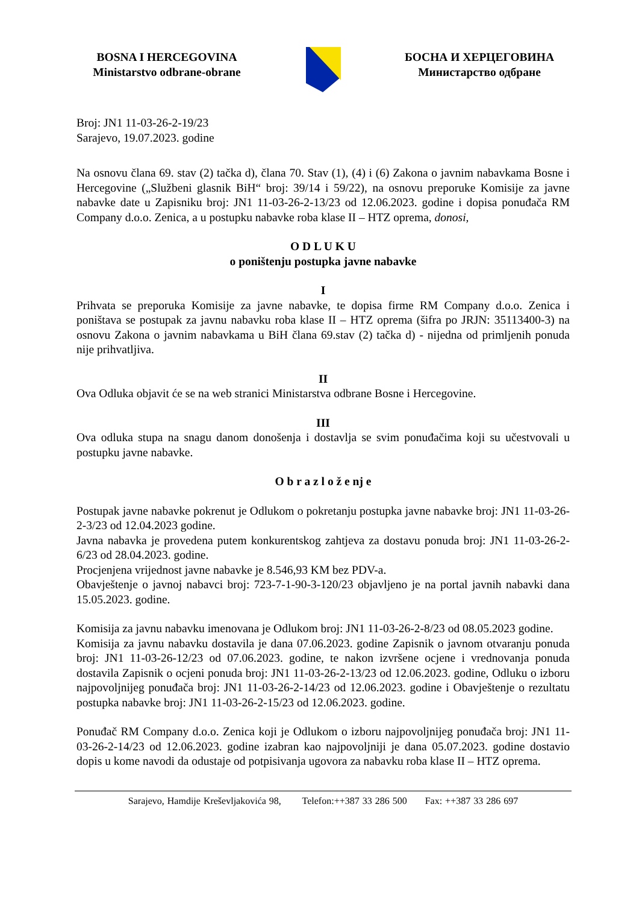BOSNA I HERCEGOVINA
Ministarstvo odbrane-obrane
БОСНА И ХЕРЦЕГОВИНА
Министарство одбране
Broj: JN1 11-03-26-2-19/23
Sarajevo, 19.07.2023. godine
Na osnovu člana 69. stav (2) tačka d), člana 70. Stav (1), (4) i (6) Zakona o javnim nabavkama Bosne i Hercegovine („Službeni glasnik BiH“ broj: 39/14 i 59/22), na osnovu preporuke Komisije za javne nabavke date u Zapisniku broj: JN1 11-03-26-2-13/23 od 12.06.2023. godine i dopisa ponuđača RM Company d.o.o. Zenica, a u postupku nabavke roba klase II – HTZ oprema, donosi,
O D L U K U
o poništenju postupka javne nabavke
I
Prihvata se preporuka Komisije za javne nabavke, te dopisa firme RM Company d.o.o. Zenica i poništava se postupak za javnu nabavku roba klase II – HTZ oprema (šifra po JRJN: 35113400-3) na osnovu Zakona o javnim nabavkama u BiH člana 69.stav (2) tačka d) - nijedna od primljenih ponuda nije prihvatljiva.
II
Ova Odluka objavit će se na web stranici Ministarstva odbrane Bosne i Hercegovine.
III
Ova odluka stupa na snagu danom donošenja i dostavlja se svim ponuđačima koji su učestvovali u postupku javne nabavke.
O b r a z l o ž e nj e
Postupak javne nabavke pokrenut je Odlukom o pokretanju postupka javne nabavke broj: JN1 11-03-26-2-3/23 od 12.04.2023 godine.
Javna nabavka je provedena putem konkurentskog zahtjeva za dostavu ponuda broj: JN1 11-03-26-2-6/23 od 28.04.2023. godine.
Procjenjena vrijednost javne nabavke je 8.546,93 KM bez PDV-a.
Obavještenje o javnoj nabavci broj: 723-7-1-90-3-120/23 objavljeno je na portal javnih nabavki dana 15.05.2023. godine.
Komisija za javnu nabavku imenovana je Odlukom broj: JN1 11-03-26-2-8/23 od 08.05.2023 godine.
Komisija za javnu nabavku dostavila je dana 07.06.2023. godine Zapisnik o javnom otvaranju ponuda broj: JN1 11-03-26-12/23 od 07.06.2023. godine, te nakon izvršene ocjene i vrednovanja ponuda dostavila Zapisnik o ocjeni ponuda broj: JN1 11-03-26-2-13/23 od 12.06.2023. godine, Odluku o izboru najpovoljnijeg ponuđača broj: JN1 11-03-26-2-14/23 od 12.06.2023. godine i Obavještenje o rezultatu postupka nabavke broj: JN1 11-03-26-2-15/23 od 12.06.2023. godine.
Ponuđač RM Company d.o.o. Zenica koji je Odlukom o izboru najpovoljnijeg ponuđača broj: JN1 11-03-26-2-14/23 od 12.06.2023. godine izabran kao najpovoljniji je dana 05.07.2023. godine dostavio dopis u kome navodi da odustaje od potpisivanja ugovora za nabavku roba klase II – HTZ oprema.
Sarajevo, Hamdije Kreševljakovića 98, Telefon:++387 33 286 500 Fax: ++387 33 286 697